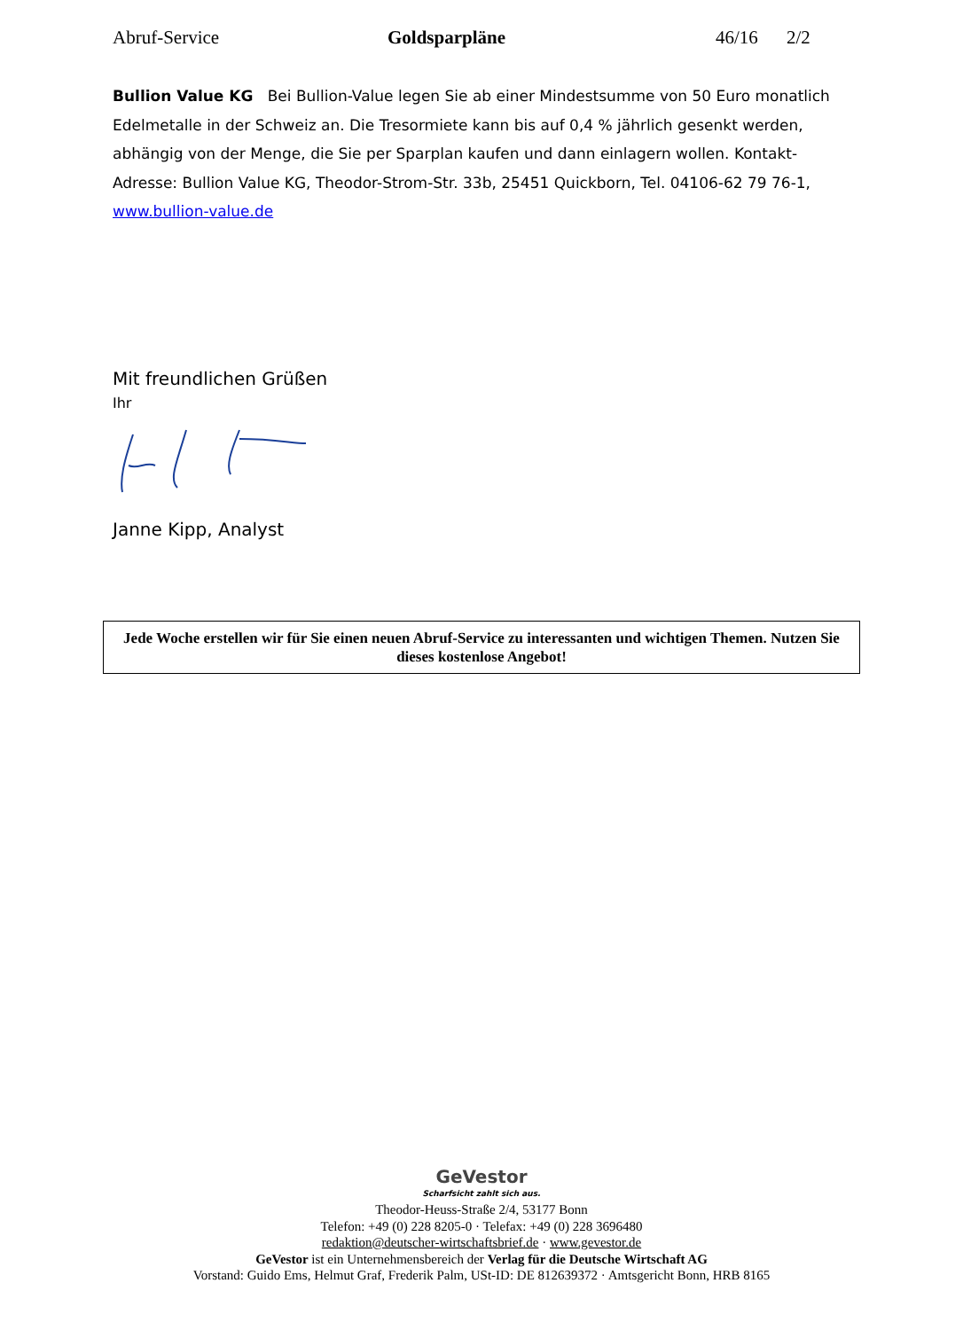Abruf-Service Goldsparpläne 46/16 2/2
Bullion Value KG Bei Bullion-Value legen Sie ab einer Mindestsumme von 50 Euro monatlich Edelmetalle in der Schweiz an. Die Tresormiete kann bis auf 0,4 % jährlich gesenkt werden, abhängig von der Menge, die Sie per Sparplan kaufen und dann einlagern wollen. Kontakt-Adresse: Bullion Value KG, Theodor-Strom-Str. 33b, 25451 Quickborn, Tel. 04106-62 79 76-1, www.bullion-value.de
Mit freundlichen Grüßen
Ihr
Janne Kipp, Analyst
Jede Woche erstellen wir für Sie einen neuen Abruf-Service zu interessanten und wichtigen Themen. Nutzen Sie dieses kostenlose Angebot!
GeVestor
Scharfsicht zahlt sich aus.
Theodor-Heuss-Straße 2/4, 53177 Bonn
Telefon: +49 (0) 228 8205-0 · Telefax: +49 (0) 228 3696480
redaktion@deutscher-wirtschaftsbrief.de · www.gevestor.de
GeVestor ist ein Unternehmensbereich der Verlag für die Deutsche Wirtschaft AG
Vorstand: Guido Ems, Helmut Graf, Frederik Palm, USt-ID: DE 812639372 · Amtsgericht Bonn, HRB 8165